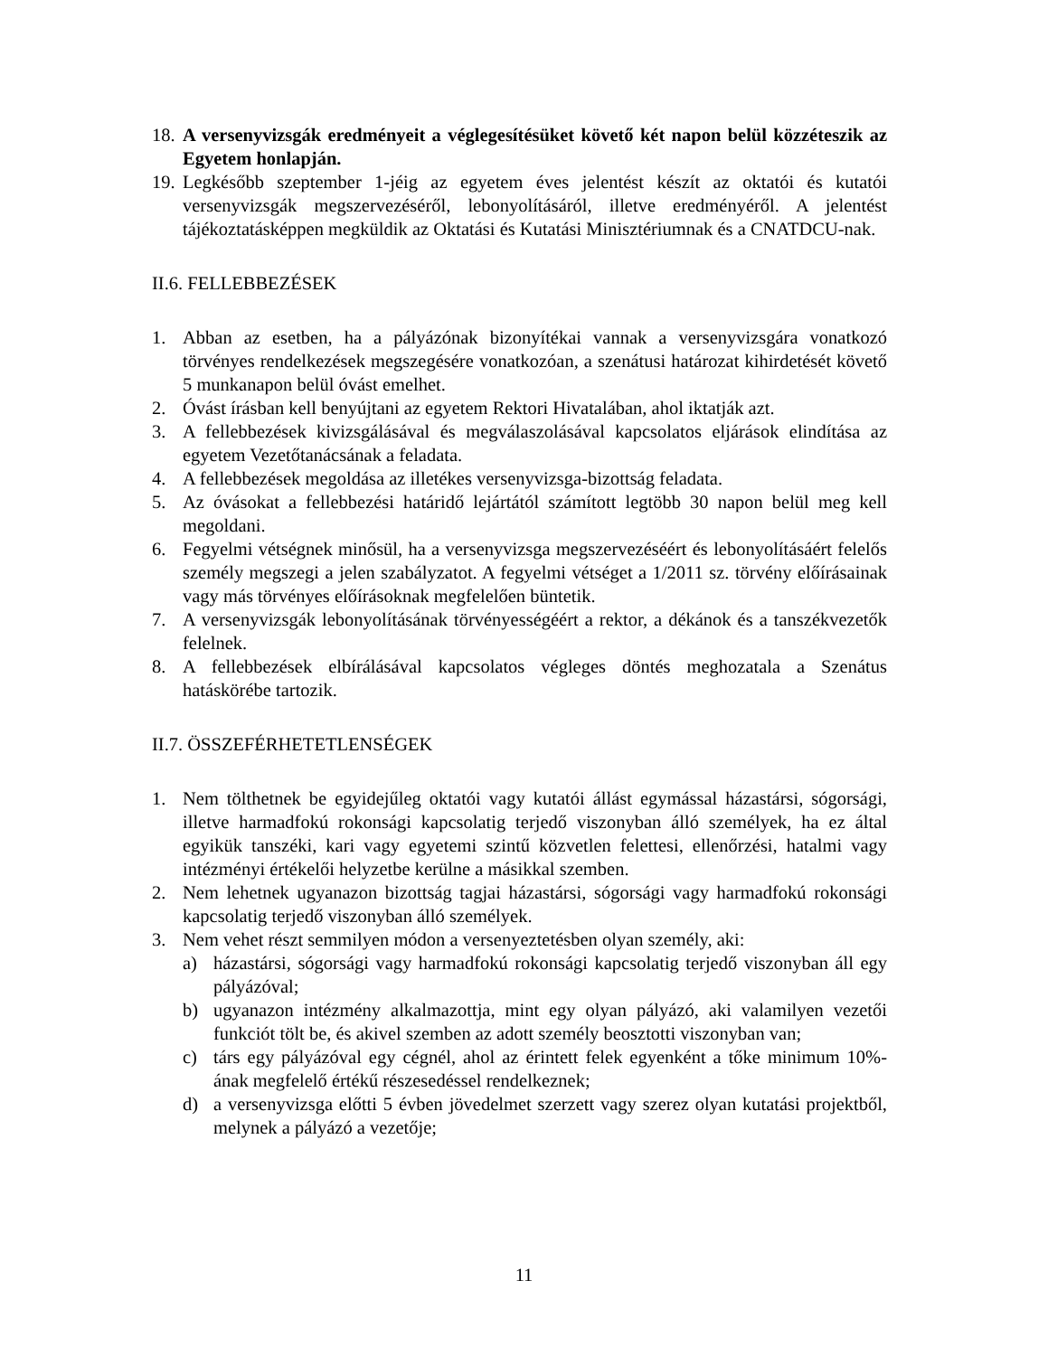18. A versenyvizsgák eredményeit a véglegesítésüket követő két napon belül közzéteszik az Egyetem honlapján.
19. Legkésőbb szeptember 1-jéig az egyetem éves jelentést készít az oktatói és kutatói versenyvizsgák megszervezéséről, lebonyolításáról, illetve eredményéről. A jelentést tájékoztatásképpen megküldik az Oktatási és Kutatási Minisztériumnak és a CNATDCU-nak.
II.6. FELLEBBEZÉSEK
1. Abban az esetben, ha a pályázónak bizonyítékai vannak a versenyvizsgára vonatkozó törvényes rendelkezések megszegésére vonatkozóan, a szenátusi határozat kihirdetését követő 5 munkanapon belül óvást emelhet.
2. Óvást írásban kell benyújtani az egyetem Rektori Hivatalában, ahol iktatják azt.
3. A fellebbezések kivizsgálásával és megválaszolásával kapcsolatos eljárások elindítása az egyetem Vezetőtanácsának a feladata.
4. A fellebbezések megoldása az illetékes versenyvizsga-bizottság feladata.
5. Az óvásokat a fellebbezési határidő lejártától számított legtöbb 30 napon belül meg kell megoldani.
6. Fegyelmi vétségnek minősül, ha a versenyvizsga megszervezéséért és lebonyolításáért felelős személy megszegi a jelen szabályzatot. A fegyelmi vétséget a 1/2011 sz. törvény előírásainak vagy más törvényes előírásoknak megfelelően büntetik.
7. A versenyvizsgák lebonyolításának törvényességéért a rektor, a dékánok és a tanszékvezetők felelnek.
8. A fellebbezések elbírálásával kapcsolatos végleges döntés meghozatala a Szenátus hatáskörébe tartozik.
II.7. ÖSSZEFÉRHETETLENSÉGEK
1. Nem tölthetnek be egyidejűleg oktatói vagy kutatói állást egymással házastársi, sógorsági, illetve harmadfokú rokonsági kapcsolatig terjedő viszonyban álló személyek, ha ez által egyikük tanszéki, kari vagy egyetemi szintű közvetlen felettesi, ellenőrzési, hatalmi vagy intézményi értékelői helyzetbe kerülne a másikkal szemben.
2. Nem lehetnek ugyanazon bizottság tagjai házastársi, sógorsági vagy harmadfokú rokonsági kapcsolatig terjedő viszonyban álló személyek.
3. Nem vehet részt semmilyen módon a versenyeztetésben olyan személy, aki:
a) házastársi, sógorsági vagy harmadfokú rokonsági kapcsolatig terjedő viszonyban áll egy pályázóval;
b) ugyanazon intézmény alkalmazottja, mint egy olyan pályázó, aki valamilyen vezetői funkciót tölt be, és akivel szemben az adott személy beosztotti viszonyban van;
c) társ egy pályázóval egy cégnél, ahol az érintett felek egyenként a tőke minimum 10%-ának megfelelő értékű részesedéssel rendelkeznek;
d) a versenyvizsga előtti 5 évben jövedelmet szerzett vagy szerez olyan kutatási projektből, melynek a pályázó a vezetője;
11